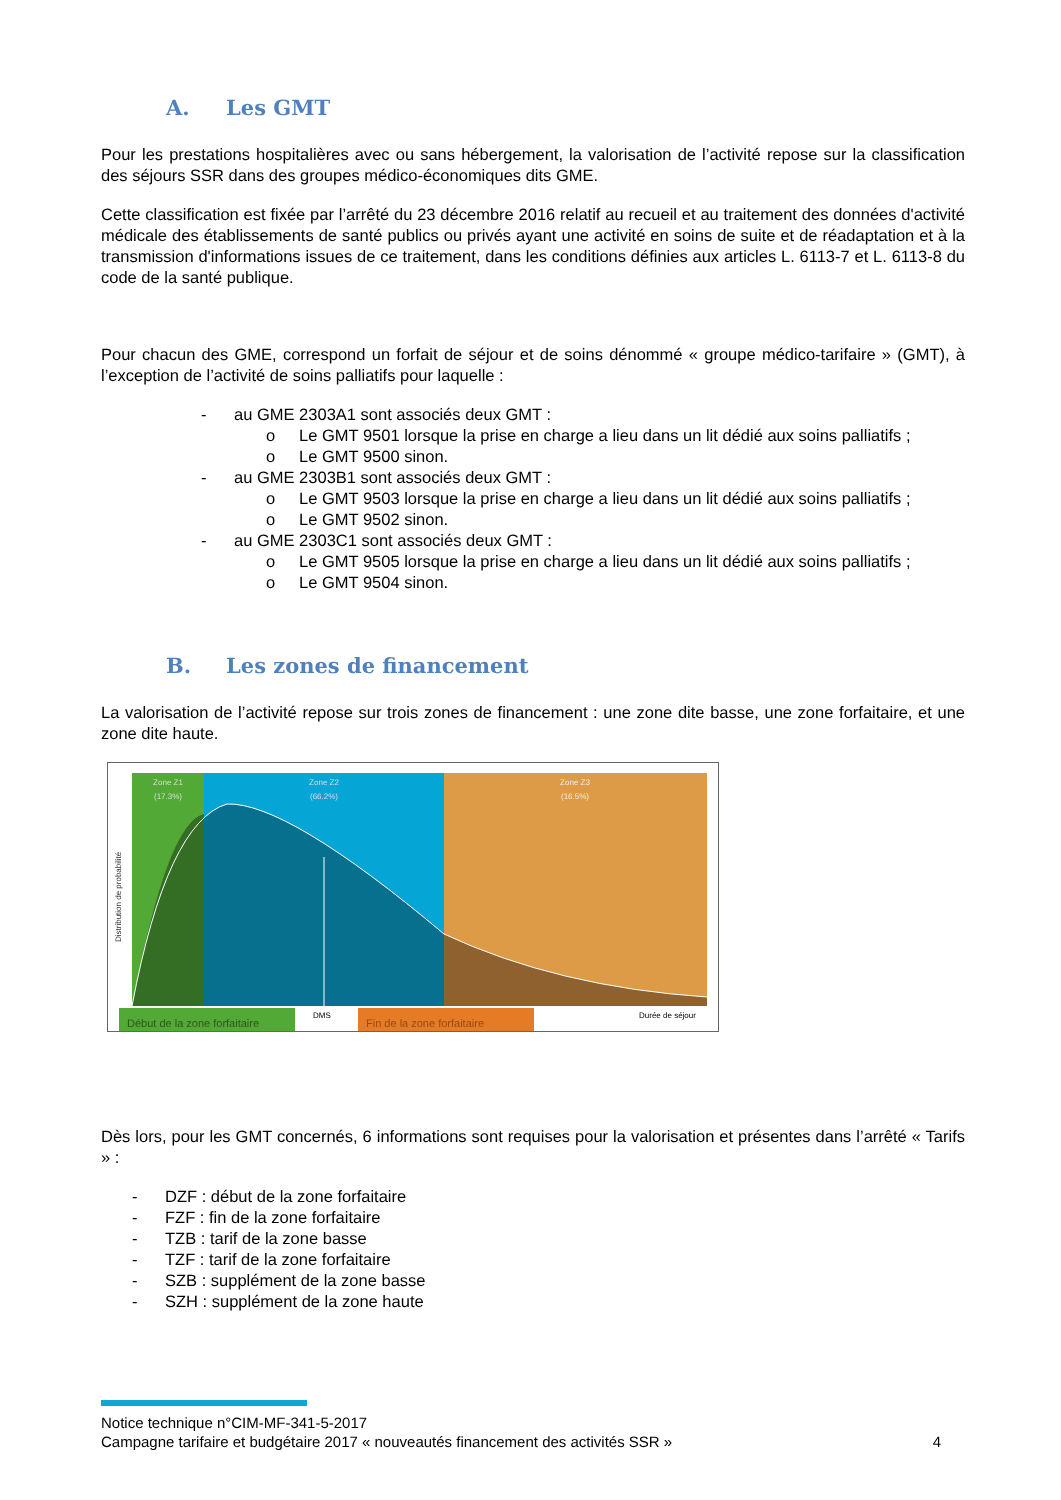A. Les GMT
Pour les prestations hospitalières avec ou sans hébergement, la valorisation de l’activité repose sur la classification des séjours SSR dans des groupes médico-économiques dits GME.
Cette classification est fixée par l’arrêté du 23 décembre 2016 relatif au recueil et au traitement des données d'activité médicale des établissements de santé publics ou privés ayant une activité en soins de suite et de réadaptation et à la transmission d'informations issues de ce traitement, dans les conditions définies aux articles L. 6113-7 et L. 6113-8 du code de la santé publique.
Pour chacun des GME, correspond un forfait de séjour et de soins dénommé « groupe médico-tarifaire » (GMT), à l’exception de l’activité de soins palliatifs pour laquelle :
- au GME 2303A1 sont associés deux GMT :
o Le GMT 9501 lorsque la prise en charge a lieu dans un lit dédié aux soins palliatifs ;
o Le GMT 9500 sinon.
- au GME 2303B1 sont associés deux GMT :
o Le GMT 9503 lorsque la prise en charge a lieu dans un lit dédié aux soins palliatifs ;
o Le GMT 9502 sinon.
- au GME 2303C1 sont associés deux GMT :
o Le GMT 9505 lorsque la prise en charge a lieu dans un lit dédié aux soins palliatifs ;
o Le GMT 9504 sinon.
B. Les zones de financement
La valorisation de l’activité repose sur trois zones de financement : une zone dite basse, une zone forfaitaire, et une zone dite haute.
Zone Z1
(17.3%)
Zone Z2
(66.2%)
Zone Z3
(16.5%)
Distribution de probabilité
Début de la zone forfaitaire
DMS
Fin de la zone forfaitaire
Durée de séjour
Dès lors, pour les GMT concernés, 6 informations sont requises pour la valorisation et présentes dans l’arrêté « Tarifs » :
- DZF : début de la zone forfaitaire
- FZF : fin de la zone forfaitaire
- TZB : tarif de la zone basse
- TZF : tarif de la zone forfaitaire
- SZB : supplément de la zone basse
- SZH : supplément de la zone haute
Notice technique n°CIM-MF-341-5-2017
Campagne tarifaire et budgétaire 2017 « nouveautés financement des activités SSR » 4